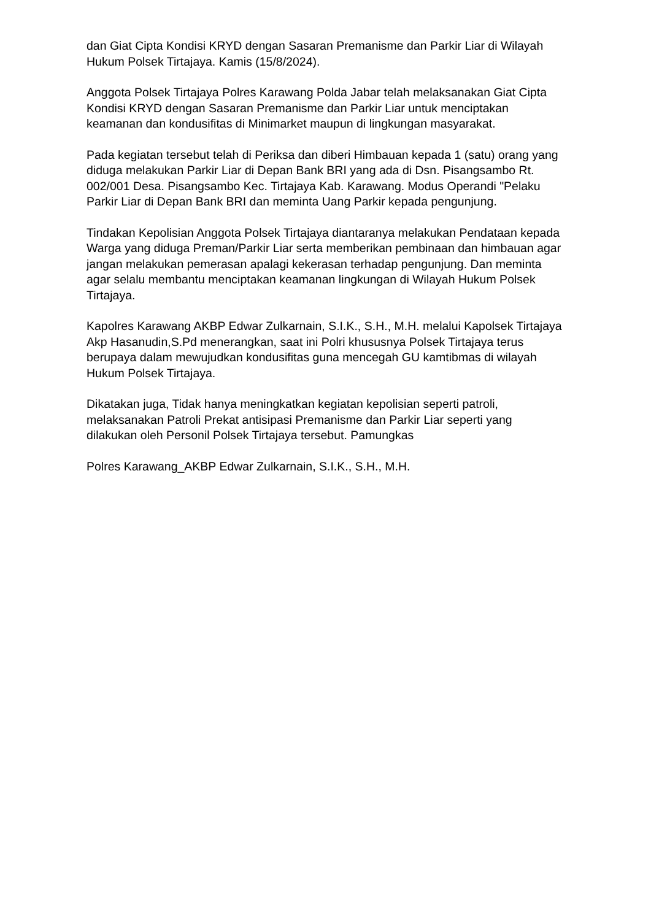dan Giat Cipta Kondisi KRYD dengan Sasaran Premanisme dan Parkir Liar di Wilayah Hukum Polsek Tirtajaya. Kamis (15/8/2024).
Anggota Polsek Tirtajaya Polres Karawang Polda Jabar telah melaksanakan Giat Cipta Kondisi KRYD dengan Sasaran Premanisme dan Parkir Liar untuk menciptakan keamanan dan kondusifitas di Minimarket maupun di lingkungan masyarakat.
Pada kegiatan tersebut telah di Periksa dan diberi Himbauan kepada 1 (satu) orang yang diduga melakukan Parkir Liar di Depan Bank BRI yang ada di Dsn. Pisangsambo Rt. 002/001 Desa. Pisangsambo Kec. Tirtajaya Kab. Karawang. Modus Operandi "Pelaku Parkir Liar di Depan Bank BRI dan meminta Uang Parkir kepada pengunjung.
Tindakan Kepolisian Anggota Polsek Tirtajaya diantaranya melakukan Pendataan kepada Warga yang diduga Preman/Parkir Liar serta memberikan pembinaan dan himbauan agar jangan melakukan pemerasan apalagi kekerasan terhadap pengunjung. Dan meminta agar selalu membantu menciptakan keamanan lingkungan di Wilayah Hukum Polsek Tirtajaya.
Kapolres Karawang AKBP Edwar Zulkarnain, S.I.K., S.H., M.H. melalui Kapolsek Tirtajaya Akp Hasanudin,S.Pd menerangkan, saat ini Polri khususnya Polsek Tirtajaya terus berupaya dalam mewujudkan kondusifitas guna mencegah GU kamtibmas di wilayah Hukum Polsek Tirtajaya.
Dikatakan juga, Tidak hanya meningkatkan kegiatan kepolisian seperti patroli, melaksanakan Patroli Prekat antisipasi Premanisme dan Parkir Liar seperti yang dilakukan oleh Personil Polsek Tirtajaya tersebut. Pamungkas
Polres Karawang_AKBP Edwar Zulkarnain, S.I.K., S.H., M.H.